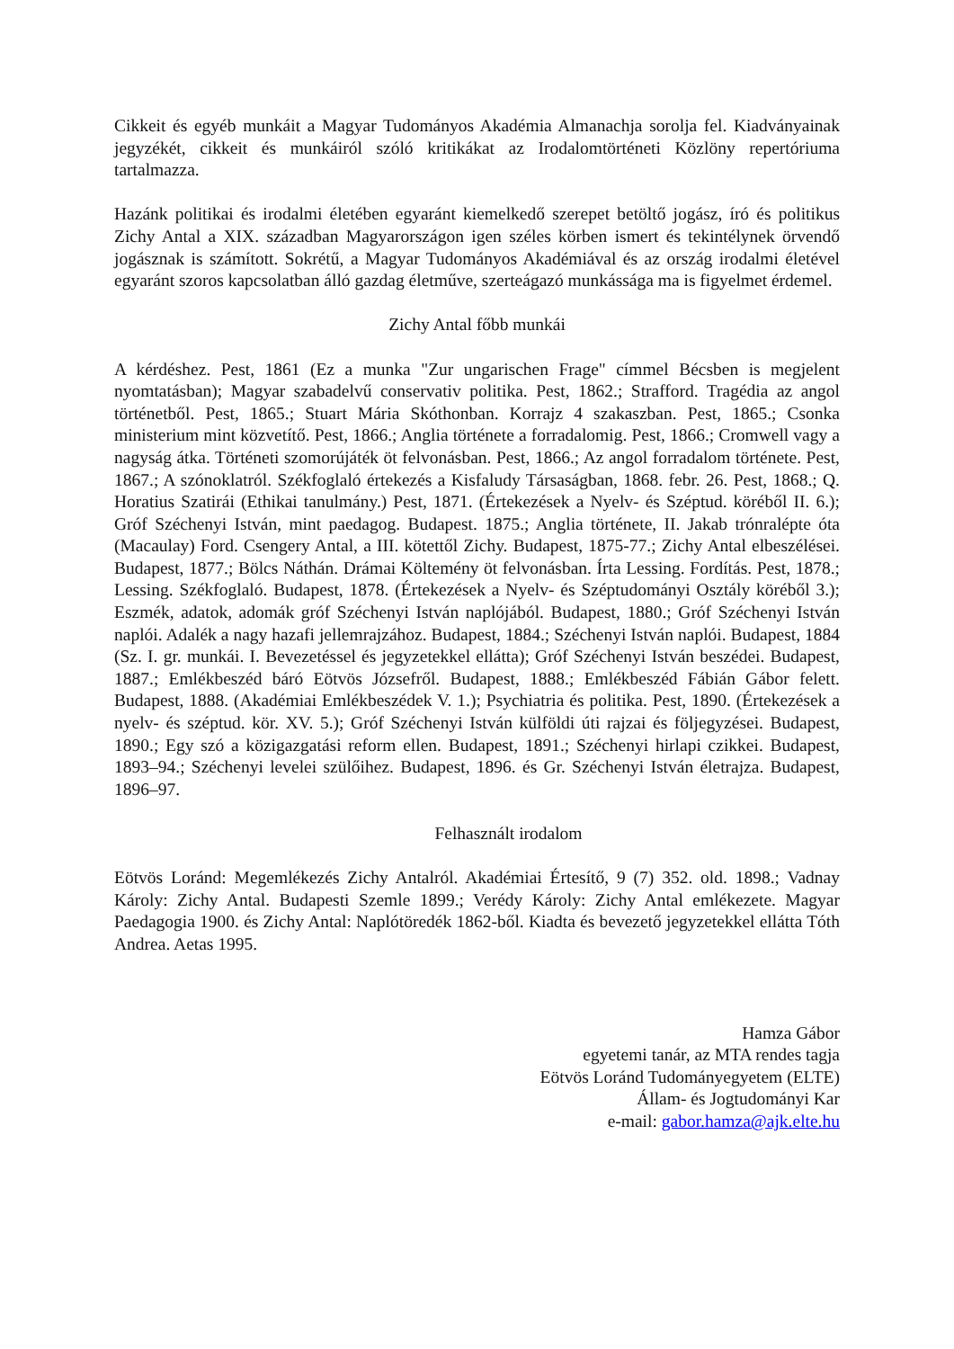Cikkeit és egyéb munkáit a Magyar Tudományos Akadémia Almanachja sorolja fel. Kiadványainak jegyzékét, cikkeit és munkáiról szóló kritikákat az Irodalomtörténeti Közlöny repertóriuma tartalmazza.
Hazánk politikai és irodalmi életében egyaránt kiemelkedő szerepet betöltő jogász, író és politikus Zichy Antal a XIX. században Magyarországon igen széles körben ismert és tekintélynek örvendő jogásznak is számított. Sokrétű, a Magyar Tudományos Akadémiával és az ország irodalmi életével egyaránt szoros kapcsolatban álló gazdag életműve, szerteágazó munkássága ma is figyelmet érdemel.
Zichy Antal főbb munkái
A kérdéshez. Pest, 1861 (Ez a munka "Zur ungarischen Frage" címmel Bécsben is megjelent nyomtatásban); Magyar szabadelvű conservativ politika. Pest, 1862.; Strafford. Tragédia az angol történetből. Pest, 1865.; Stuart Mária Skóthonban. Korrajz 4 szakaszban. Pest, 1865.; Csonka ministerium mint közvetítő. Pest, 1866.; Anglia története a forradalomig. Pest, 1866.; Cromwell vagy a nagyság átka. Történeti szomorújáték öt felvonásban. Pest, 1866.; Az angol forradalom története. Pest, 1867.; A szónoklatról. Székfoglaló értekezés a Kisfaludy Társaságban, 1868. febr. 26. Pest, 1868.; Q. Horatius Szatirái (Ethikai tanulmány.) Pest, 1871. (Értekezések a Nyelv- és Széptud. köréből II. 6.); Gróf Széchenyi István, mint paedagog. Budapest. 1875.; Anglia története, II. Jakab trónralépte óta (Macaulay) Ford. Csengery Antal, a III. kötettől Zichy. Budapest, 1875-77.; Zichy Antal elbeszélései. Budapest, 1877.; Bölcs Náthán. Drámai Költemény öt felvonásban. Írta Lessing. Fordítás. Pest, 1878.; Lessing. Székfoglaló. Budapest, 1878. (Értekezések a Nyelv- és Széptudományi Osztály köréből 3.); Eszmék, adatok, adomák gróf Széchenyi István naplójából. Budapest, 1880.; Gróf Széchenyi István naplói. Adalék a nagy hazafi jellemrajzához. Budapest, 1884.; Széchenyi István naplói. Budapest, 1884 (Sz. I. gr. munkái. I. Bevezetéssel és jegyzetekkel ellátta); Gróf Széchenyi István beszédei. Budapest, 1887.; Emlékbeszéd báró Eötvös Józsefről. Budapest, 1888.; Emlékbeszéd Fábián Gábor felett. Budapest, 1888. (Akadémiai Emlékbeszédek V. 1.); Psychiatria és politika. Pest, 1890. (Értekezések a nyelv- és széptud. kör. XV. 5.); Gróf Széchenyi István külföldi úti rajzai és följegyzései. Budapest, 1890.; Egy szó a közigazgatási reform ellen. Budapest, 1891.; Széchenyi hirlapi czikkei. Budapest, 1893–94.; Széchenyi levelei szülőihez. Budapest, 1896. és Gr. Széchenyi István életrajza. Budapest, 1896–97.
Felhasznált irodalom
Eötvös Loránd: Megemlékezés Zichy Antalról. Akadémiai Értesítő, 9 (7) 352. old. 1898.; Vadnay Károly: Zichy Antal. Budapesti Szemle 1899.; Verédy Károly: Zichy Antal emlékezete. Magyar Paedagogia 1900. és Zichy Antal: Naplótöredék 1862-ből. Kiadta és bevezető jegyzetekkel ellátta Tóth Andrea. Aetas 1995.
Hamza Gábor
egyetemi tanár, az MTA rendes tagja
Eötvös Loránd Tudományegyetem (ELTE)
Állam- és Jogtudományi Kar
e-mail: gabor.hamza@ajk.elte.hu